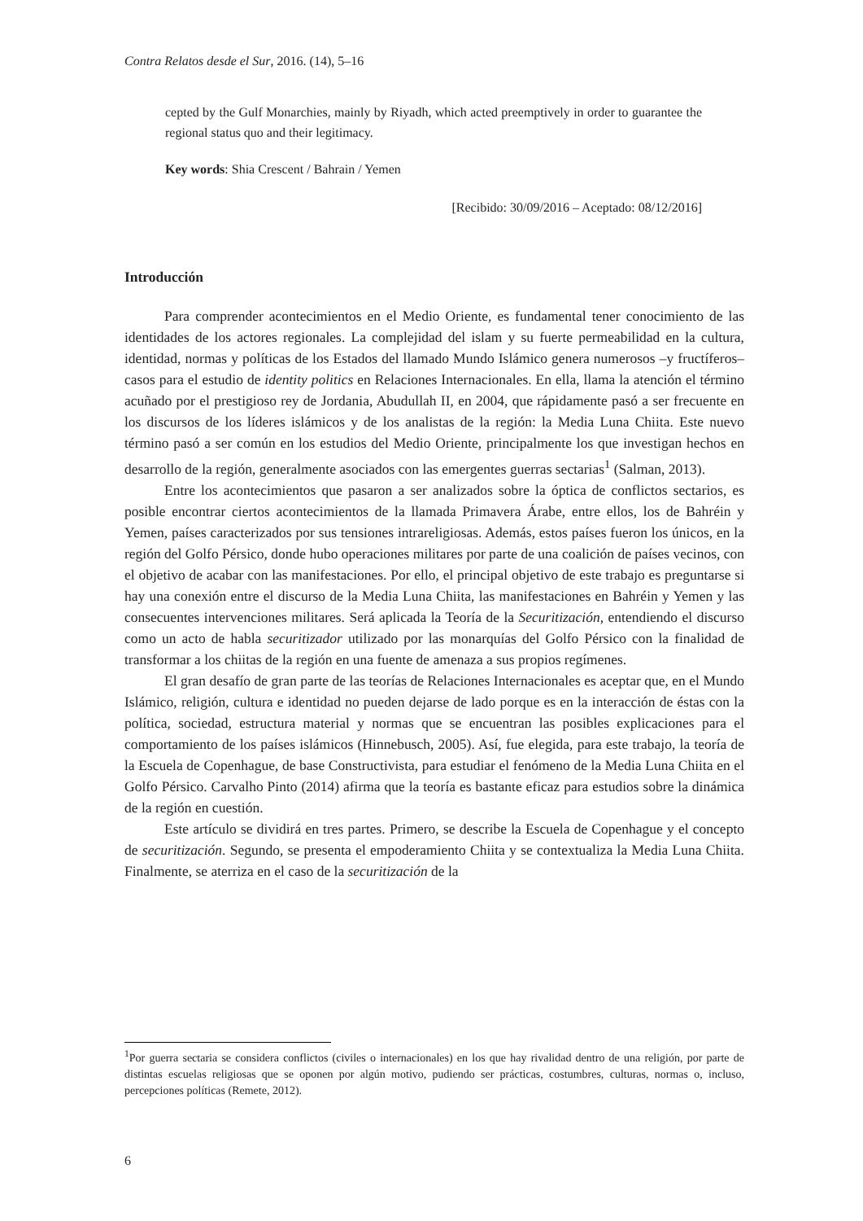Contra Relatos desde el Sur, 2016. (14), 5–16
cepted by the Gulf Monarchies, mainly by Riyadh, which acted preemptively in order to guarantee the regional status quo and their legitimacy.
Key words: Shia Crescent / Bahrain / Yemen
[Recibido: 30/09/2016 – Aceptado: 08/12/2016]
Introducción
Para comprender acontecimientos en el Medio Oriente, es fundamental tener conocimiento de las identidades de los actores regionales. La complejidad del islam y su fuerte permeabilidad en la cultura, identidad, normas y políticas de los Estados del llamado Mundo Islámico genera numerosos –y fructíferos– casos para el estudio de identity politics en Relaciones Internacionales. En ella, llama la atención el término acuñado por el prestigioso rey de Jordania, Abudullah II, en 2004, que rápidamente pasó a ser frecuente en los discursos de los líderes islámicos y de los analistas de la región: la Media Luna Chiita. Este nuevo término pasó a ser común en los estudios del Medio Oriente, principalmente los que investigan hechos en desarrollo de la región, generalmente asociados con las emergentes guerras sectarias<sup>1</sup> (Salman, 2013).
Entre los acontecimientos que pasaron a ser analizados sobre la óptica de conflictos sectarios, es posible encontrar ciertos acontecimientos de la llamada Primavera Árabe, entre ellos, los de Bahréin y Yemen, países caracterizados por sus tensiones intrareligiosas. Además, estos países fueron los únicos, en la región del Golfo Pérsico, donde hubo operaciones militares por parte de una coalición de países vecinos, con el objetivo de acabar con las manifestaciones. Por ello, el principal objetivo de este trabajo es preguntarse si hay una conexión entre el discurso de la Media Luna Chiita, las manifestaciones en Bahréin y Yemen y las consecuentes intervenciones militares. Será aplicada la Teoría de la Securitización, entendiendo el discurso como un acto de habla securitizador utilizado por las monarquías del Golfo Pérsico con la finalidad de transformar a los chiitas de la región en una fuente de amenaza a sus propios regímenes.
El gran desafío de gran parte de las teorías de Relaciones Internacionales es aceptar que, en el Mundo Islámico, religión, cultura e identidad no pueden dejarse de lado porque es en la interacción de éstas con la política, sociedad, estructura material y normas que se encuentran las posibles explicaciones para el comportamiento de los países islámicos (Hinnebusch, 2005). Así, fue elegida, para este trabajo, la teoría de la Escuela de Copenhague, de base Constructivista, para estudiar el fenómeno de la Media Luna Chiita en el Golfo Pérsico. Carvalho Pinto (2014) afirma que la teoría es bastante eficaz para estudios sobre la dinámica de la región en cuestión.
Este artículo se dividirá en tres partes. Primero, se describe la Escuela de Copenhague y el concepto de securitización. Segundo, se presenta el empoderamiento Chiita y se contextualiza la Media Luna Chiita. Finalmente, se aterriza en el caso de la securitización de la
<sup>1</sup> Por guerra sectaria se considera conflictos (civiles o internacionales) en los que hay rivalidad dentro de una religión, por parte de distintas escuelas religiosas que se oponen por algún motivo, pudiendo ser prácticas, costumbres, culturas, normas o, incluso, percepciones políticas (Remete, 2012).
6